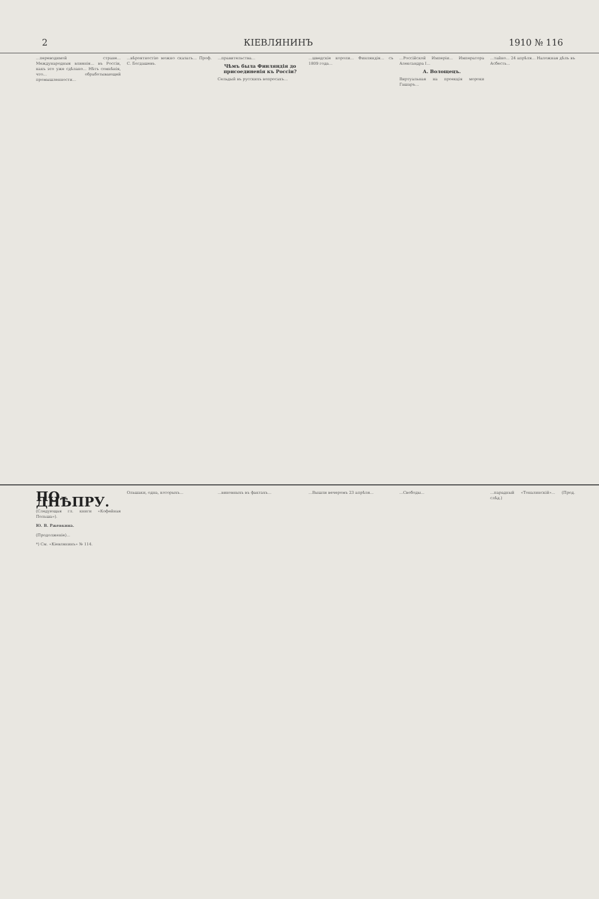2 КІЕВЛЯНИНЪ 1910 № 116
...переводимой стране... Международныя влиянія... въ Россіи, какъ это уже сдѣлано... Нѣтъ сомнѣнія, что... обработывающей промышленности...
...вѣроятностію можно сказать... Проф. С. Богдашевъ.
...правительства...
Чѣмъ была Финляндія до присоединенія къ Россіи?
Сельдый въ русскихъ вопросахъ...
...шведскіе короли... Финляндія... съ 1809 года...
...Россійской Имперіи... Императора Александра I...
А. Волощецъ.
Виртуальная на проекція мороки Гашаръ...
...тайно... 24 апрѣля... Наложная дѣлъ въ Асбесть...
ПО ДНѢПРУ.
(Следующая гл. книги «Кофейная Польша»).
Ю. В. Ржевкина.
(Продолженіе)...
*) См. «Кіевлянинъ» № 114.
Ольшаки, одна, которыхъ... ...виновныхъ въ фактахъ... ...Вышли вечеромъ 23 апрѣля... ...Свободы... ...парадный «Тоналинскій»... (Прод. слѣд.)